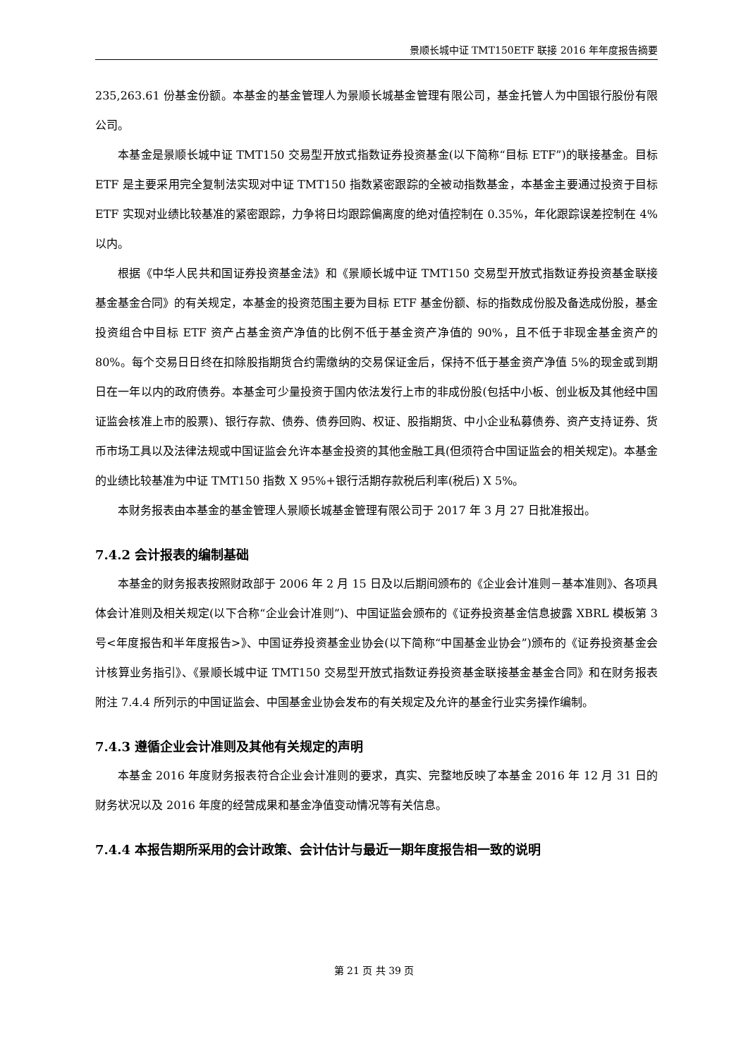景顺长城中证 TMT150ETF 联接 2016 年年度报告摘要
235,263.61 份基金份额。本基金的基金管理人为景顺长城基金管理有限公司，基金托管人为中国银行股份有限公司。
本基金是景顺长城中证 TMT150 交易型开放式指数证券投资基金(以下简称“目标 ETF”)的联接基金。目标 ETF 是主要采用完全复制法实现对中证 TMT150 指数紧密跟踪的全被动指数基金，本基金主要通过投资于目标 ETF 实现对业绩比较基准的紧密跟踪，力争将日均跟踪偏离度的绝对值控制在 0.35%，年化跟踪误差控制在 4%以内。
根据《中华人民共和国证券投资基金法》和《景顺长城中证 TMT150 交易型开放式指数证券投资基金联接基金基金合同》的有关规定，本基金的投资范围主要为目标 ETF 基金份额、标的指数成份股及备选成份股，基金投资组合中目标 ETF 资产占基金资产净值的比例不低于基金资产净值的 90%，且不低于非现金基金资产的 80%。每个交易日日终在扣除股指期货合约需缴纳的交易保证金后，保持不低于基金资产净值 5%的现金或到期日在一年以内的政府债券。本基金可少量投资于国内依法发行上市的非成份股(包括中小板、创业板及其他经中国证监会核准上市的股票)、银行存款、债券、债券回购、权证、股指期货、中小企业私募债券、资产支持证券、货币市场工具以及法律法规或中国证监会允许本基金投资的其他金融工具(但须符合中国证监会的相关规定)。本基金的业绩比较基准为中证 TMT150 指数 X 95%+银行活期存款税后利率(税后) X 5%。
本财务报表由本基金的基金管理人景顺长城基金管理有限公司于 2017 年 3 月 27 日批准报出。
7.4.2 会计报表的编制基础
本基金的财务报表按照财政部于 2006 年 2 月 15 日及以后期间颁布的《企业会计准则－基本准则》、各项具体会计准则及相关规定(以下合称“企业会计准则”)、中国证监会颁布的《证券投资基金信息披露 XBRL 模板第 3 号<年度报告和半年度报告>》、中国证券投资基金业协会(以下简称“中国基金业协会”)颁布的《证券投资基金会计核算业务指引》、《景顺长城中证 TMT150 交易型开放式指数证券投资基金联接基金基金合同》和在财务报表附注 7.4.4 所列示的中国证监会、中国基金业协会发布的有关规定及允许的基金行业实务操作编制。
7.4.3 遵循企业会计准则及其他有关规定的声明
本基金 2016 年度财务报表符合企业会计准则的要求，真实、完整地反映了本基金 2016 年 12 月 31 日的财务状况以及 2016 年度的经营成果和基金净值变动情况等有关信息。
7.4.4 本报告期所采用的会计政策、会计估计与最近一期年度报告相一致的说明
第 21 页 共 39 页